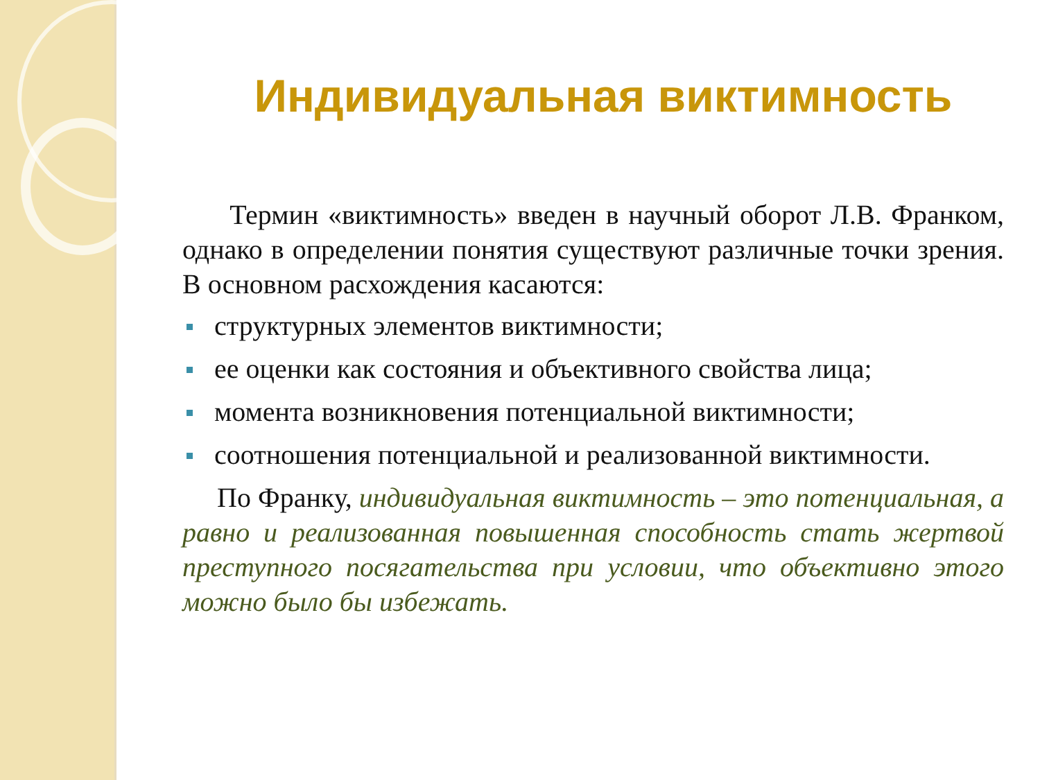Индивидуальная виктимность
Термин «виктимность» введен в научный оборот Л.В. Франком, однако в определении понятия существуют различные точки зрения. В основном расхождения касаются:
структурных элементов виктимности;
ее оценки как состояния и объективного свойства лица;
момента возникновения потенциальной виктимности;
соотношения потенциальной и реализованной виктимности.
По Франку, индивидуальная виктимность – это потенциальная, а равно и реализованная повышенная способность стать жертвой преступного посягательства при условии, что объективно этого можно было бы избежать.